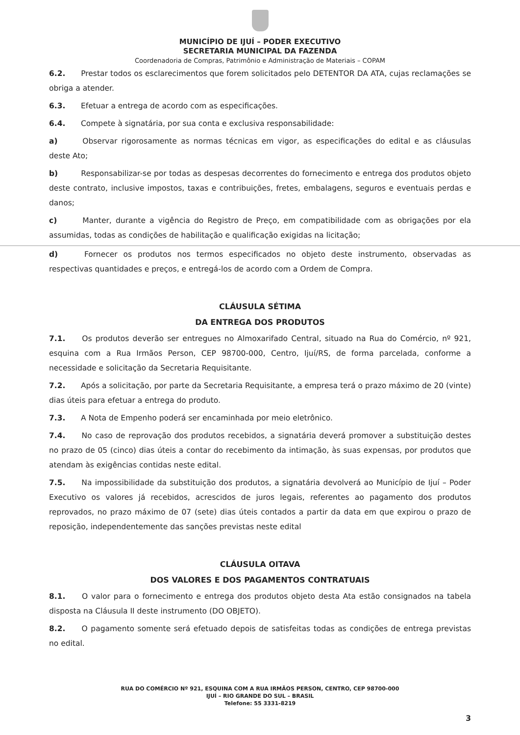MUNICÍPIO DE IJUÍ – PODER EXECUTIVO
SECRETARIA MUNICIPAL DA FAZENDA
Coordenadoria de Compras, Patrimônio e Administração de Materiais – COPAM
6.2. Prestar todos os esclarecimentos que forem solicitados pelo DETENTOR DA ATA, cujas reclamações se obriga a atender.
6.3. Efetuar a entrega de acordo com as especificações.
6.4. Compete à signatária, por sua conta e exclusiva responsabilidade:
a) Observar rigorosamente as normas técnicas em vigor, as especificações do edital e as cláusulas deste Ato;
b) Responsabilizar-se por todas as despesas decorrentes do fornecimento e entrega dos produtos objeto deste contrato, inclusive impostos, taxas e contribuições, fretes, embalagens, seguros e eventuais perdas e danos;
c) Manter, durante a vigência do Registro de Preço, em compatibilidade com as obrigações por ela assumidas, todas as condições de habilitação e qualificação exigidas na licitação;
d) Fornecer os produtos nos termos especificados no objeto deste instrumento, observadas as respectivas quantidades e preços, e entregá-los de acordo com a Ordem de Compra.
CLÁUSULA SÉTIMA
DA ENTREGA DOS PRODUTOS
7.1. Os produtos deverão ser entregues no Almoxarifado Central, situado na Rua do Comércio, nº 921, esquina com a Rua Irmãos Person, CEP 98700-000, Centro, Ijuí/RS, de forma parcelada, conforme a necessidade e solicitação da Secretaria Requisitante.
7.2. Após a solicitação, por parte da Secretaria Requisitante, a empresa terá o prazo máximo de 20 (vinte) dias úteis para efetuar a entrega do produto.
7.3. A Nota de Empenho poderá ser encaminhada por meio eletrônico.
7.4. No caso de reprovação dos produtos recebidos, a signatária deverá promover a substituição destes no prazo de 05 (cinco) dias úteis a contar do recebimento da intimação, às suas expensas, por produtos que atendam às exigências contidas neste edital.
7.5. Na impossibilidade da substituição dos produtos, a signatária devolverá ao Município de Ijuí – Poder Executivo os valores já recebidos, acrescidos de juros legais, referentes ao pagamento dos produtos reprovados, no prazo máximo de 07 (sete) dias úteis contados a partir da data em que expirou o prazo de reposição, independentemente das sanções previstas neste edital
CLÁUSULA OITAVA
DOS VALORES E DOS PAGAMENTOS CONTRATUAIS
8.1. O valor para o fornecimento e entrega dos produtos objeto desta Ata estão consignados na tabela disposta na Cláusula II deste instrumento (DO OBJETO).
8.2. O pagamento somente será efetuado depois de satisfeitas todas as condições de entrega previstas no edital.
RUA DO COMÉRCIO Nº 921, ESQUINA COM A RUA IRMÃOS PERSON, CENTRO, CEP 98700-000
IJUÍ – RIO GRANDE DO SUL – BRASIL
Telefone: 55 3331-8219
3